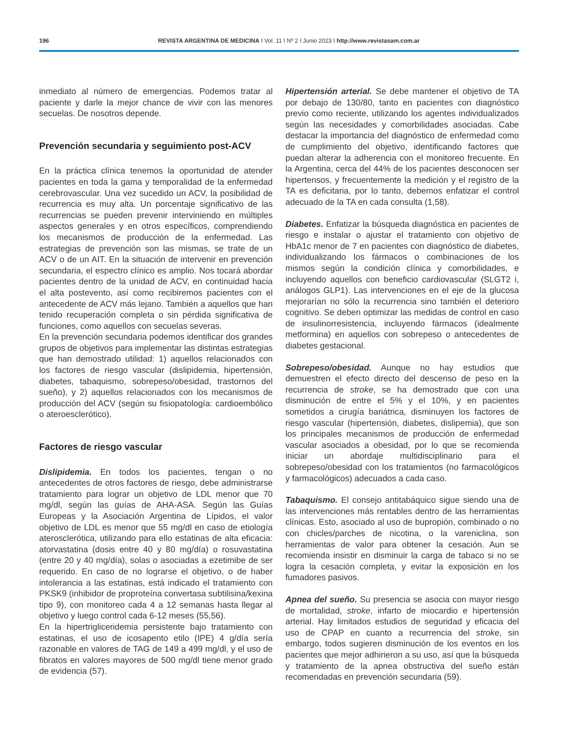196
REVISTA ARGENTINA DE MEDICINA I Vol. 11 I Nº 2 I Junio 2023 I http://www.revistasam.com.ar
inmediato al número de emergencias. Podemos tratar al paciente y darle la mejor chance de vivir con las menores secuelas. De nosotros depende.
Prevención secundaria y seguimiento post-ACV
En la práctica clínica tenemos la oportunidad de atender pacientes en toda la gama y temporalidad de la enfermedad cerebrovascular. Una vez sucedido un ACV, la posibilidad de recurrencia es muy alta. Un porcentaje significativo de las recurrencias se pueden prevenir interviniendo en múltiples aspectos generales y en otros específicos, comprendiendo los mecanismos de producción de la enfermedad. Las estrategias de prevención son las mismas, se trate de un ACV o de un AIT. En la situación de intervenir en prevención secundaria, el espectro clínico es amplio. Nos tocará abordar pacientes dentro de la unidad de ACV, en continuidad hacia el alta postevento, así como recibiremos pacientes con el antecedente de ACV más lejano. También a aquellos que han tenido recuperación completa o sin pérdida significativa de funciones, como aquellos con secuelas severas.
En la prevención secundaria podemos identificar dos grandes grupos de objetivos para implementar las distintas estrategias que han demostrado utilidad: 1) aquellos relacionados con los factores de riesgo vascular (dislipidemia, hipertensión, diabetes, tabaquismo, sobrepeso/obesidad, trastornos del sueño), y 2) aquellos relacionados con los mecanismos de producción del ACV (según su fisiopatología: cardioembólico o ateroesclerótico).
Factores de riesgo vascular
Dislipidemia. En todos los pacientes, tengan o no antecedentes de otros factores de riesgo, debe administrarse tratamiento para lograr un objetivo de LDL menor que 70 mg/dl, según las guías de AHA-ASA. Según las Guías Europeas y la Asociación Argentina de Lípidos, el valor objetivo de LDL es menor que 55 mg/dl en caso de etiología aterosclerótica, utilizando para ello estatinas de alta eficacia: atorvastatina (dosis entre 40 y 80 mg/día) o rosuvastatina (entre 20 y 40 mg/día), solas o asociadas a ezetimibe de ser requerido. En caso de no lograrse el objetivo, o de haber intolerancia a las estatinas, está indicado el tratamiento con PKSK9 (inhibidor de proproteína convertasa subtilisina/kexina tipo 9), con monitoreo cada 4 a 12 semanas hasta llegar al objetivo y luego control cada 6-12 meses (55,56).
En la hipertrigliceridemia persistente bajo tratamiento con estatinas, el uso de icosapento etilo (IPE) 4 g/día sería razonable en valores de TAG de 149 a 499 mg/dl, y el uso de fibratos en valores mayores de 500 mg/dl tiene menor grado de evidencia (57).
Hipertensión arterial. Se debe mantener el objetivo de TA por debajo de 130/80, tanto en pacientes con diagnóstico previo como reciente, utilizando los agentes individualizados según las necesidades y comorbilidades asociadas. Cabe destacar la importancia del diagnóstico de enfermedad como de cumplimiento del objetivo, identificando factores que puedan alterar la adherencia con el monitoreo frecuente. En la Argentina, cerca del 44% de los pacientes desconocen ser hipertensos, y frecuentemente la medición y el registro de la TA es deficitaria, por lo tanto, debemos enfatizar el control adecuado de la TA en cada consulta (1,58).
Diabetes. Enfatizar la búsqueda diagnóstica en pacientes de riesgo e instalar o ajustar el tratamiento con objetivo de HbA1c menor de 7 en pacientes con diagnóstico de diabetes, individualizando los fármacos o combinaciones de los mismos según la condición clínica y comorbilidades, e incluyendo aquellos con beneficio cardiovascular (SLGT2 i, análogos GLP1). Las intervenciones en el eje de la glucosa mejorarían no sólo la recurrencia sino también el deterioro cognitivo. Se deben optimizar las medidas de control en caso de insulinorresistencia, incluyendo fármacos (idealmente metformina) en aquellos con sobrepeso o antecedentes de diabetes gestacional.
Sobrepeso/obesidad. Aunque no hay estudios que demuestren el efecto directo del descenso de peso en la recurrencia de stroke, se ha demostrado que con una disminución de entre el 5% y el 10%, y en pacientes sometidos a cirugía bariátrica, disminuyen los factores de riesgo vascular (hipertensión, diabetes, dislipemia), que son los principales mecanismos de producción de enfermedad vascular asociados a obesidad, por lo que se recomienda iniciar un abordaje multidisciplinario para el sobrepeso/obesidad con los tratamientos (no farmacológicos y farmacológicos) adecuados a cada caso.
Tabaquismo. El consejo antitabáquico sigue siendo una de las intervenciones más rentables dentro de las herramientas clínicas. Esto, asociado al uso de bupropión, combinado o no con chicles/parches de nicotina, o la vareniclina, son herramientas de valor para obtener la cesación. Aun se recomienda insistir en disminuir la carga de tabaco si no se logra la cesación completa, y evitar la exposición en los fumadores pasivos.
Apnea del sueño. Su presencia se asocia con mayor riesgo de mortalidad, stroke, infarto de miocardio e hipertensión arterial. Hay limitados estudios de seguridad y eficacia del uso de CPAP en cuanto a recurrencia del stroke, sin embargo, todos sugieren disminución de los eventos en los pacientes que mejor adhirieron a su uso, así que la búsqueda y tratamiento de la apnea obstructiva del sueño están recomendadas en prevención secundaria (59).